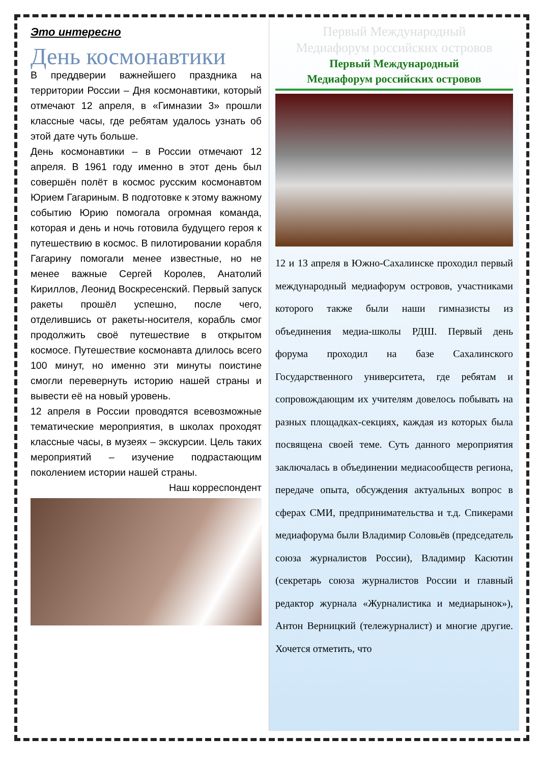Это интересно
День космонавтики
В преддверии важнейшего праздника на территории России – Дня космонавтики, который отмечают 12 апреля, в «Гимназии 3» прошли классные часы, где ребятам удалось узнать об этой дате чуть больше.
День космонавтики – в России отмечают 12 апреля. В 1961 году именно в этот день был совершён полёт в космос русским космонавтом Юрием Гагариным. В подготовке к этому важному событию Юрию помогала огромная команда, которая и день и ночь готовила будущего героя к путешествию в космос. В пилотировании корабля Гагарину помогали менее известные, но не менее важные Сергей Королев, Анатолий Кириллов, Леонид Воскресенский. Первый запуск ракеты прошёл успешно, после чего, отделившись от ракеты-носителя, корабль смог продолжить своё путешествие в открытом космосе. Путешествие космонавта длилось всего 100 минут, но именно эти минуты поистине смогли перевернуть историю нашей страны и вывести её на новый уровень.
12 апреля в России проводятся всевозможные тематические мероприятия, в школах проходят классные часы, в музеях – экскурсии. Цель таких мероприятий – изучение подрастающим поколением истории нашей страны.
Наш корреспондент
Первый Международный
Медиафорум российских островов
Первый Международный
Медиафорум российских островов
12 и 13 апреля в Южно-Сахалинске проходил первый международный медиафорум островов, участниками которого также были наши гимназисты из объединения медиа-школы РДШ. Первый день форума проходил на базе Сахалинского Государственного университета, где ребятам и сопровождающим их учителям довелось побывать на разных площадках-секциях, каждая из которых была посвящена своей теме. Суть данного мероприятия заключалась в объединении медиасообществ региона, передаче опыта, обсуждения актуальных вопрос в сферах СМИ, предпринимательства и т.д. Спикерами медиафорума были Владимир Соловьёв (председатель союза журналистов России), Владимир Касютин (секретарь союза журналистов России и главный редактор журнала «Журналистика и медиарынок»), Антон Верницкий (тележурналист) и многие другие. Хочется отметить, что